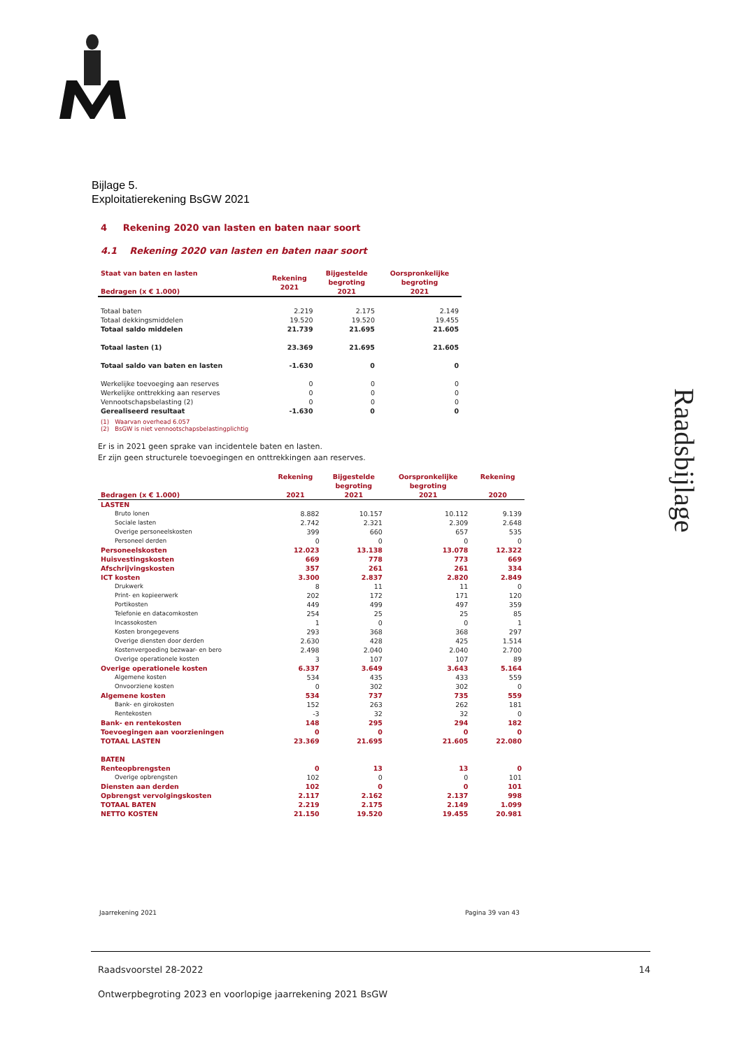Bijlage 5.
Exploitatierekening BsGW 2021
4 Rekening 2020 van lasten en baten naar soort
4.1 Rekening 2020 van lasten en baten naar soort
| Staat van baten en lasten Bedragen (x € 1.000) | Rekening 2021 | Bijgestelde begroting 2021 | Oorspronkelijke begroting 2021 |
| --- | --- | --- | --- |
| Totaal baten | 2.219 | 2.175 | 2.149 |
| Totaal dekkingsmiddelen | 19.520 | 19.520 | 19.455 |
| Totaal saldo middelen | 21.739 | 21.695 | 21.605 |
| Totaal lasten (1) | 23.369 | 21.695 | 21.605 |
| Totaal saldo van baten en lasten | -1.630 | 0 | 0 |
| Werkelijke toevoeging aan reserves | 0 | 0 | 0 |
| Werkelijke onttrekking aan reserves | 0 | 0 | 0 |
| Vennootschapsbelasting (2) | 0 | 0 | 0 |
| Gerealiseerd resultaat | -1.630 | 0 | 0 |
(1) Waarvan overhead 6.057
(2) BsGW is niet vennootschapsbelastingplichtig
Er is in 2021 geen sprake van incidentele baten en lasten.
Er zijn geen structurele toevoegingen en onttrekkingen aan reserves.
| Bedragen (x € 1.000) | Rekening 2021 | Bijgestelde begroting 2021 | Oorspronkelijke begroting 2021 | Rekening 2020 |
| --- | --- | --- | --- | --- |
| LASTEN | | | | |
| Bruto lonen | 8.882 | 10.157 | 10.112 | 9.139 |
| Sociale lasten | 2.742 | 2.321 | 2.309 | 2.648 |
| Overige personeelskosten | 399 | 660 | 657 | 535 |
| Personeel derden | 0 | 0 | 0 | 0 |
| Personeelskosten | 12.023 | 13.138 | 13.078 | 12.322 |
| Huisvestingskosten | 669 | 778 | 773 | 669 |
| Afschrijvingskosten | 357 | 261 | 261 | 334 |
| ICT kosten | 3.300 | 2.837 | 2.820 | 2.849 |
| Drukwerk | 8 | 11 | 11 | 0 |
| Print- en kopieerwerk | 202 | 172 | 171 | 120 |
| Portikosten | 449 | 499 | 497 | 359 |
| Telefonie en datacomkosten | 254 | 25 | 25 | 85 |
| Incassokosten | 1 | 0 | 0 | 1 |
| Kosten brongegevens | 293 | 368 | 368 | 297 |
| Overige diensten door derden | 2.630 | 428 | 425 | 1.514 |
| Kostenvergoeding bezwaar- en bero | 2.498 | 2.040 | 2.040 | 2.700 |
| Overige operationele kosten | 3 | 107 | 107 | 89 |
| Overige operationele kosten | 6.337 | 3.649 | 3.643 | 5.164 |
| Algemene kosten | 534 | 435 | 433 | 559 |
| Onvoorziene kosten | 0 | 302 | 302 | 0 |
| Algemene kosten | 534 | 737 | 735 | 559 |
| Bank- en girokosten | 152 | 263 | 262 | 181 |
| Rentekosten | -3 | 32 | 32 | 0 |
| Bank- en rentekosten | 148 | 295 | 294 | 182 |
| Toevoegingen aan voorzieningen | 0 | 0 | 0 | 0 |
| TOTAAL LASTEN | 23.369 | 21.695 | 21.605 | 22.080 |
| BATEN | | | | |
| Renteopbrengsten | 0 | 13 | 13 | 0 |
| Overige opbrengsten | 102 | 0 | 0 | 101 |
| Diensten aan derden | 102 | 0 | 0 | 101 |
| Opbrengst vervolgingskosten | 2.117 | 2.162 | 2.137 | 998 |
| TOTAAL BATEN | 2.219 | 2.175 | 2.149 | 1.099 |
| NETTO KOSTEN | 21.150 | 19.520 | 19.455 | 20.981 |
Jaarrekening 2021 Pagina 39 van 43
Raadsbijlage
Raadsvoorstel 28-2022 14
Ontwerpbegroting 2023 en voorlopige jaarrekening 2021 BsGW